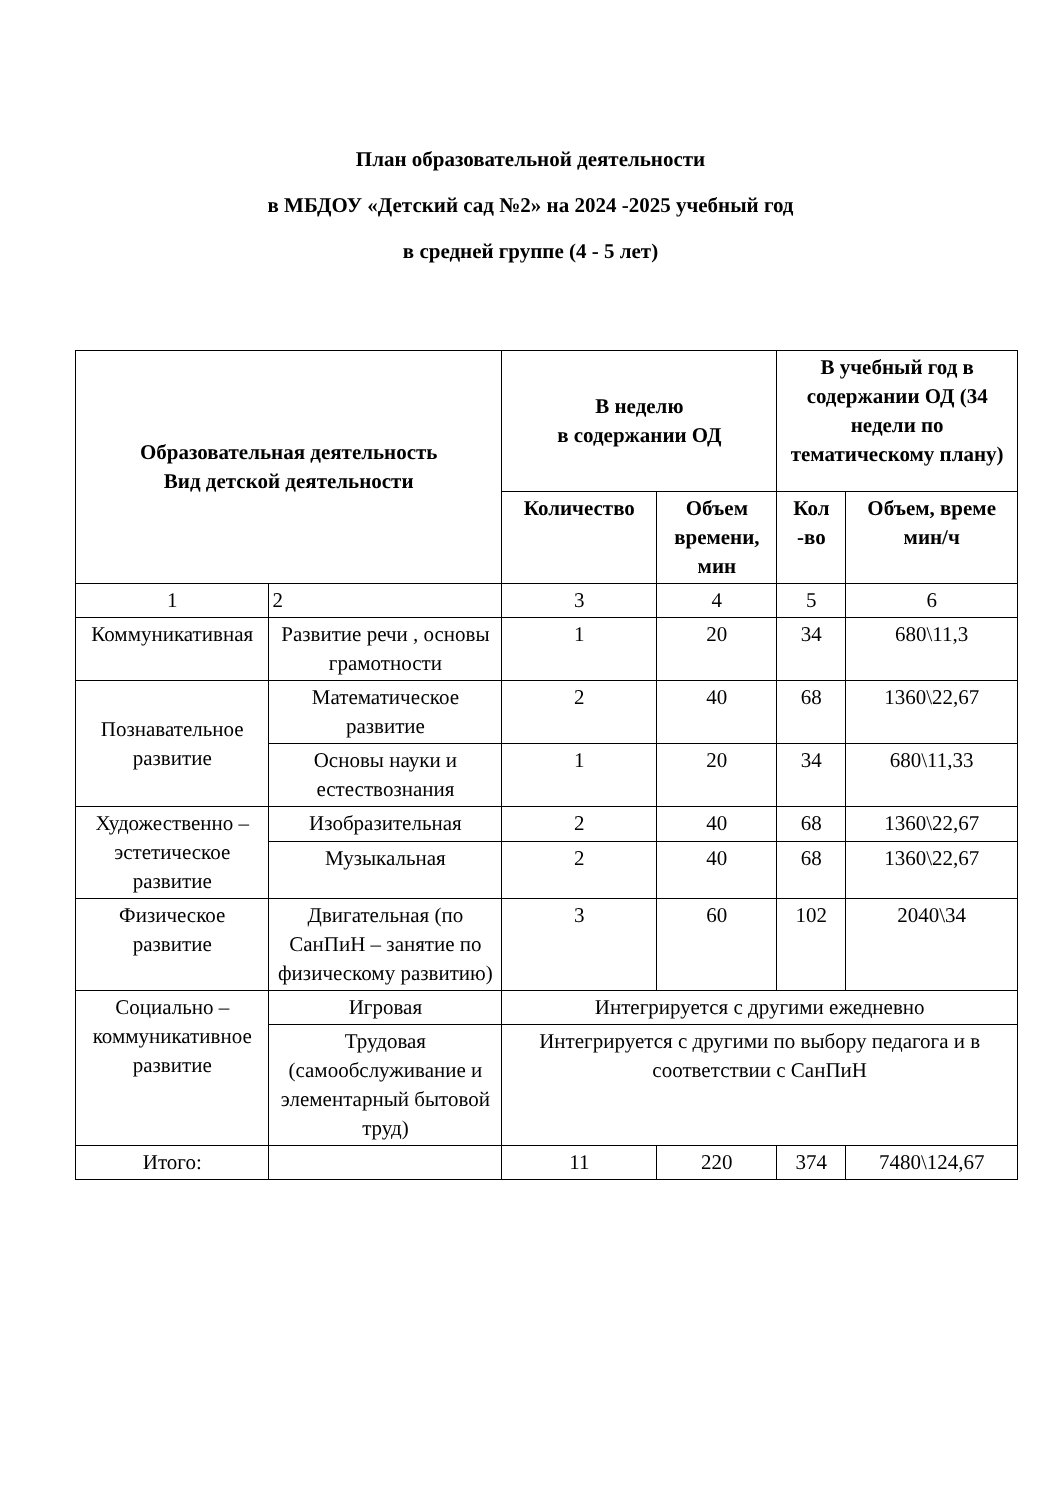План образовательной деятельности
в МБДОУ «Детский сад №2» на 2024 -2025 учебный год
в средней группе (4 - 5 лет)
| Образовательная деятельность Вид детской деятельности | | В неделю в содержании ОД | | В учебный год в содержании ОД (34 недели по тематическому плану) | |
| --- | --- | --- | --- | --- | --- |
| | | Количество | Объем времени, мин | Кол -во | Объем, време мин/ч |
| 1 | 2 | 3 | 4 | 5 | 6 |
| Коммуникативная | Развитие речи , основы грамотности | 1 | 20 | 34 | 680\11,3 |
| Познавательное развитие | Математическое развитие | 2 | 40 | 68 | 1360\22,67 |
| | Основы науки и естествознания | 1 | 20 | 34 | 680\11,33 |
| Художественно – эстетическое развитие | Изобразительная | 2 | 40 | 68 | 1360\22,67 |
| | Музыкальная | 2 | 40 | 68 | 1360\22,67 |
| Физическое развитие | Двигательная (по СанПиН – занятие по физическому развитию) | 3 | 60 | 102 | 2040\34 |
| Социально – коммуникативное развитие | Игровая | Интегрируется с другими ежедневно | | | |
| | Трудовая (самообслуживание и элементарный бытовой труд) | Интегрируется с другими по выбору педагога и в соответствии с СанПиН | | | |
| Итого: | | 11 | 220 | 374 | 7480\124,67 |